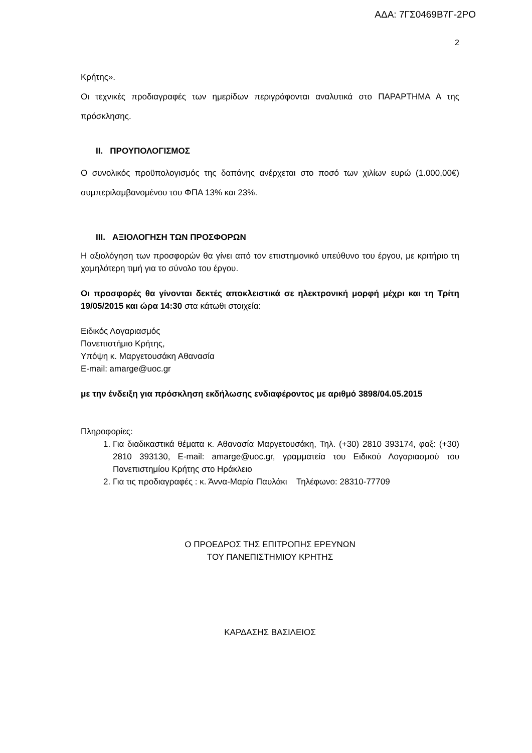ΑΔΑ: 7ΓΣ0469Β7Γ-2ΡΟ
2
Κρήτης».
Οι τεχνικές προδιαγραφές των ημερίδων περιγράφονται αναλυτικά στο ΠΑΡΑΡΤΗΜΑ Α της πρόσκλησης.
II. ΠΡΟΥΠΟΛΟΓΙΣΜΟΣ
Ο συνολικός προϋπολογισμός της δαπάνης ανέρχεται στο ποσό των χιλίων ευρώ (1.000,00€) συμπεριλαμβανομένου του ΦΠΑ 13% και 23%.
III. ΑΞΙΟΛΟΓΗΣΗ ΤΩΝ ΠΡΟΣΦΟΡΩΝ
Η αξιολόγηση των προσφορών θα γίνει από τον επιστημονικό υπεύθυνο του έργου, με κριτήριο τη χαμηλότερη τιμή για το σύνολο του έργου.
Οι προσφορές θα γίνονται δεκτές αποκλειστικά σε ηλεκτρονική μορφή μέχρι και τη Τρίτη 19/05/2015 και ώρα 14:30 στα κάτωθι στοιχεία:
Ειδικός Λογαριασμός
Πανεπιστήμιο Κρήτης,
Υπόψη κ. Μαργετουσάκη Αθανασία
E-mail: amarge@uoc.gr
με την ένδειξη για πρόσκληση εκδήλωσης ενδιαφέροντος με αριθμό 3898/04.05.2015
Πληροφορίες:
1. Για διαδικαστικά θέματα κ. Αθανασία Μαργετουσάκη, Τηλ. (+30) 2810 393174, φαξ: (+30) 2810 393130, E-mail: amarge@uoc.gr, γραμματεία του Ειδικού Λογαριασμού του Πανεπιστημίου Κρήτης στο Ηράκλειο
2. Για τις προδιαγραφές : κ. Άννα-Μαρία Παυλάκι Τηλέφωνο: 28310-77709
Ο ΠΡΟΕΔΡΟΣ ΤΗΣ ΕΠΙΤΡΟΠΗΣ ΕΡΕΥΝΩΝ
ΤΟΥ ΠΑΝΕΠΙΣΤΗΜΙΟΥ ΚΡΗΤΗΣ
ΚΑΡΔΑΣΗΣ ΒΑΣΙΛΕΙΟΣ